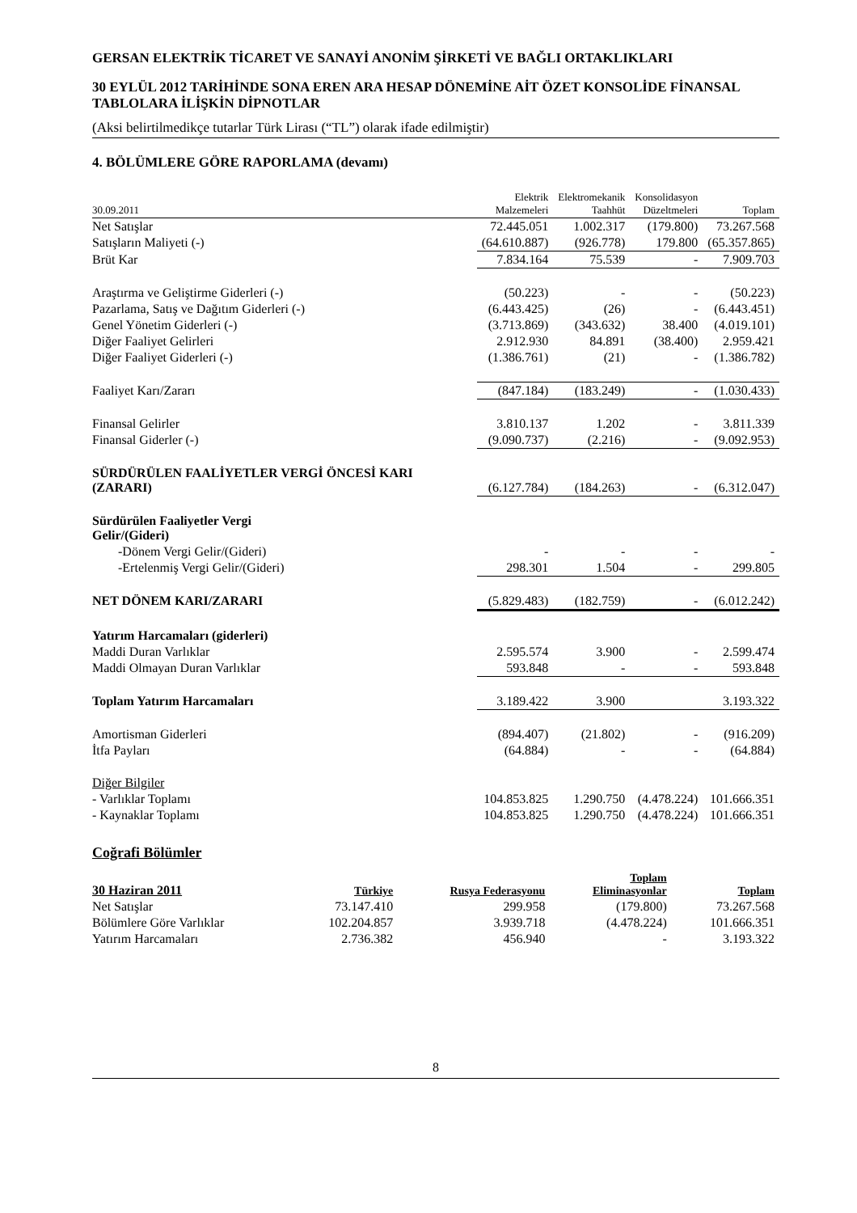GERSAN ELEKTRİK TİCARET VE SANAYİ ANONİM ŞİRKETİ VE BAĞLI ORTAKLIKLARI
30 EYLÜL 2012 TARİHİNDE SONA EREN ARA HESAP DÖNEMİNE AİT ÖZET KONSOLİDE FİNANSAL TABLOLARA İLİŞKİN DİPNOTLAR
(Aksi belirtilmedikçe tutarlar Türk Lirası (“TL”) olarak ifade edilmiştir)
4. BÖLÜMLERE GÖRE RAPORLAMA (devamı)
| 30.09.2011 | Elektrik Malzemeleri | Elektromekanik Taahhüt | Konsolidasyon Düzeltmeleri | Toplam |
| --- | --- | --- | --- | --- |
| Net Satışlar | 72.445.051 | 1.002.317 | (179.800) | 73.267.568 |
| Satışların Maliyeti (-) | (64.610.887) | (926.778) | 179.800 | (65.357.865) |
| Brüt Kar | 7.834.164 | 75.539 | - | 7.909.703 |
| Araştırma ve Geliştirme Giderleri (-) | (50.223) | - | - | (50.223) |
| Pazarlama, Satış ve Dağıtım Giderleri (-) | (6.443.425) | (26) | - | (6.443.451) |
| Genel Yönetim Giderleri (-) | (3.713.869) | (343.632) | 38.400 | (4.019.101) |
| Diğer Faaliyet Gelirleri | 2.912.930 | 84.891 | (38.400) | 2.959.421 |
| Diğer Faaliyet Giderleri (-) | (1.386.761) | (21) | - | (1.386.782) |
| Faaliyet Karı/Zararı | (847.184) | (183.249) | - | (1.030.433) |
| Finansal Gelirler | 3.810.137 | 1.202 | - | 3.811.339 |
| Finansal Giderler (-) | (9.090.737) | (2.216) | - | (9.092.953) |
| SÜRDÜRÜLEN FAALİYETLER VERGİ ÖNCESİ KARI (ZARARI) | (6.127.784) | (184.263) | - | (6.312.047) |
| Sürdürülen Faaliyetler Vergi Gelir/(Gideri) | | | | |
| -Dönem Vergi Gelir/(Gideri) | - | - | - | - |
| -Ertelenmiş Vergi Gelir/(Gideri) | 298.301 | 1.504 | - | 299.805 |
| NET DÖNEM KARI/ZARARI | (5.829.483) | (182.759) | - | (6.012.242) |
| Yatırım Harcamaları (giderleri) | | | | |
| Maddi Duran Varlıklar | 2.595.574 | 3.900 | - | 2.599.474 |
| Maddi Olmayan Duran Varlıklar | 593.848 | - | - | 593.848 |
| Toplam Yatırım Harcamaları | 3.189.422 | 3.900 | | 3.193.322 |
| Amortisman Giderleri | (894.407) | (21.802) | - | (916.209) |
| İtfa Payları | (64.884) | - | - | (64.884) |
| Diğer Bilgiler | | | | |
| - Varlıklar Toplamı | 104.853.825 | 1.290.750 | (4.478.224) | 101.666.351 |
| - Kaynaklar Toplamı | 104.853.825 | 1.290.750 | (4.478.224) | 101.666.351 |
Coğrafi Bölümler
| 30 Haziran 2011 | Türkiye | Rusya Federasyonu | Toplam Eliminasyonlar | Toplam |
| --- | --- | --- | --- | --- |
| Net Satışlar | 73.147.410 | 299.958 | (179.800) | 73.267.568 |
| Bölümlere Göre Varlıklar | 102.204.857 | 3.939.718 | (4.478.224) | 101.666.351 |
| Yatırım Harcamaları | 2.736.382 | 456.940 | - | 3.193.322 |
8